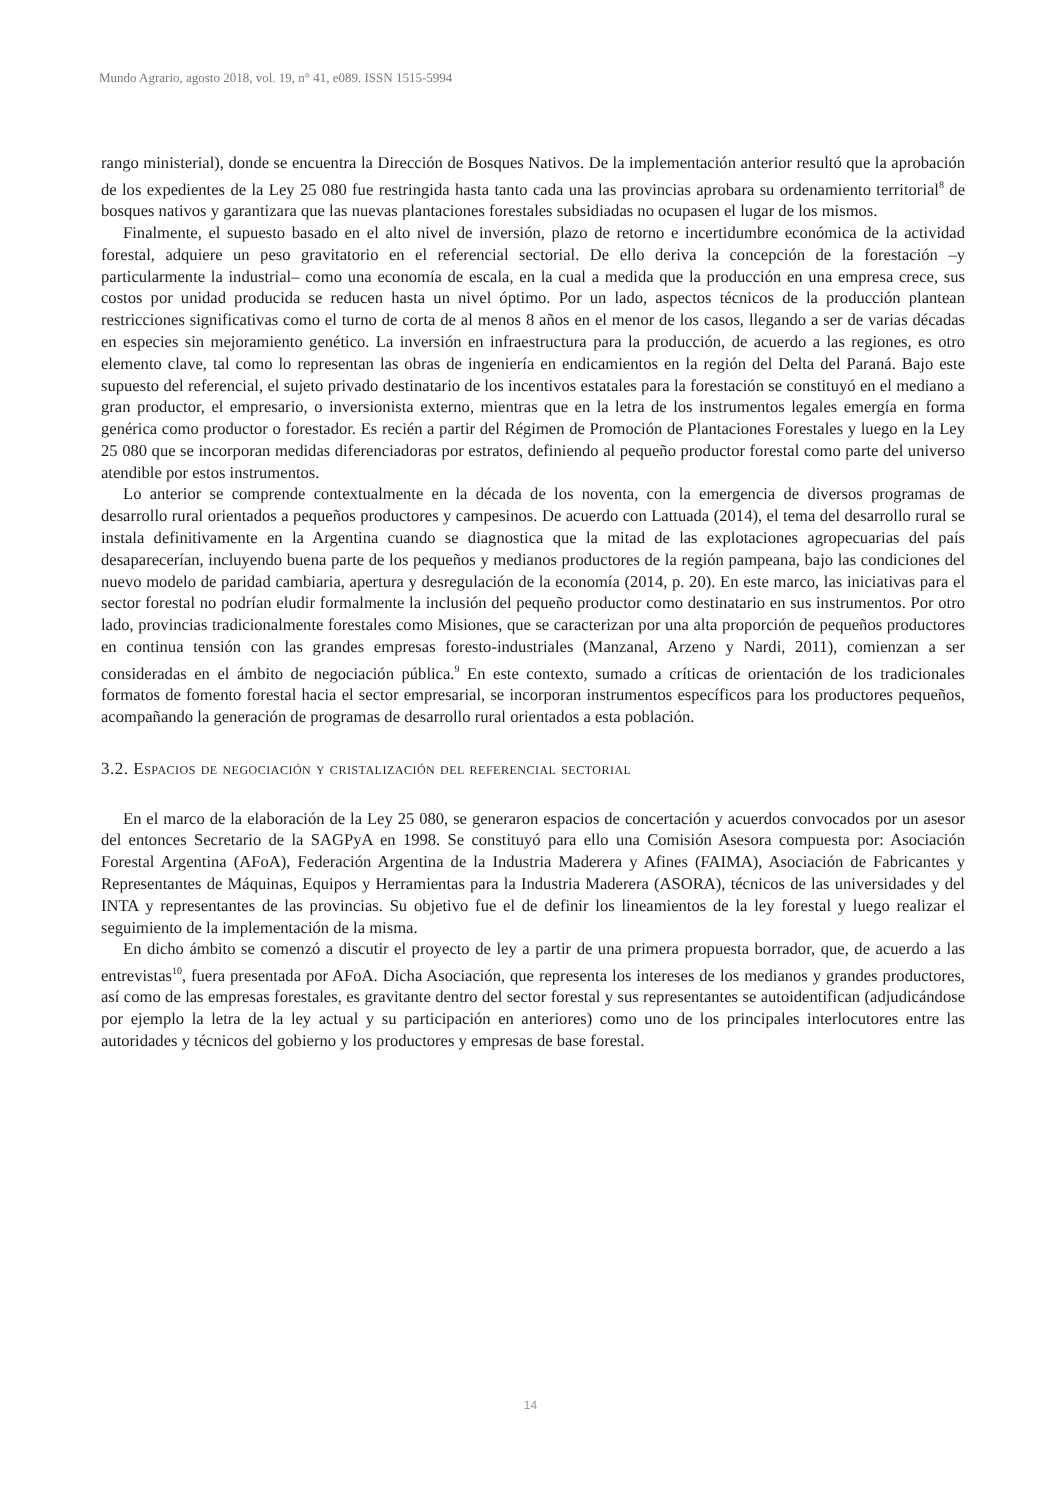Mundo Agrario, agosto 2018, vol. 19, n° 41, e089. ISSN 1515-5994
rango ministerial), donde se encuentra la Dirección de Bosques Nativos. De la implementación anterior resultó que la aprobación de los expedientes de la Ley 25 080 fue restringida hasta tanto cada una las provincias aprobara su ordenamiento territorial<sup>8</sup> de bosques nativos y garantizara que las nuevas plantaciones forestales subsidiadas no ocupasen el lugar de los mismos.
Finalmente, el supuesto basado en el alto nivel de inversión, plazo de retorno e incertidumbre económica de la actividad forestal, adquiere un peso gravitatorio en el referencial sectorial. De ello deriva la concepción de la forestación –y particularmente la industrial– como una economía de escala, en la cual a medida que la producción en una empresa crece, sus costos por unidad producida se reducen hasta un nivel óptimo. Por un lado, aspectos técnicos de la producción plantean restricciones significativas como el turno de corta de al menos 8 años en el menor de los casos, llegando a ser de varias décadas en especies sin mejoramiento genético. La inversión en infraestructura para la producción, de acuerdo a las regiones, es otro elemento clave, tal como lo representan las obras de ingeniería en endicamientos en la región del Delta del Paraná. Bajo este supuesto del referencial, el sujeto privado destinatario de los incentivos estatales para la forestación se constituyó en el mediano a gran productor, el empresario, o inversionista externo, mientras que en la letra de los instrumentos legales emergía en forma genérica como productor o forestador. Es recién a partir del Régimen de Promoción de Plantaciones Forestales y luego en la Ley 25 080 que se incorporan medidas diferenciadoras por estratos, definiendo al pequeño productor forestal como parte del universo atendible por estos instrumentos.
Lo anterior se comprende contextualmente en la década de los noventa, con la emergencia de diversos programas de desarrollo rural orientados a pequeños productores y campesinos. De acuerdo con Lattuada (2014), el tema del desarrollo rural se instala definitivamente en la Argentina cuando se diagnostica que la mitad de las explotaciones agropecuarias del país desaparecerían, incluyendo buena parte de los pequeños y medianos productores de la región pampeana, bajo las condiciones del nuevo modelo de paridad cambiaria, apertura y desregulación de la economía (2014, p. 20). En este marco, las iniciativas para el sector forestal no podrían eludir formalmente la inclusión del pequeño productor como destinatario en sus instrumentos. Por otro lado, provincias tradicionalmente forestales como Misiones, que se caracterizan por una alta proporción de pequeños productores en continua tensión con las grandes empresas foresto-industriales (Manzanal, Arzeno y Nardi, 2011), comienzan a ser consideradas en el ámbito de negociación pública.<sup>9</sup> En este contexto, sumado a críticas de orientación de los tradicionales formatos de fomento forestal hacia el sector empresarial, se incorporan instrumentos específicos para los productores pequeños, acompañando la generación de programas de desarrollo rural orientados a esta población.
3.2. Espacios de negociación y cristalización del referencial sectorial
En el marco de la elaboración de la Ley 25 080, se generaron espacios de concertación y acuerdos convocados por un asesor del entonces Secretario de la SAGPyA en 1998. Se constituyó para ello una Comisión Asesora compuesta por: Asociación Forestal Argentina (AFoA), Federación Argentina de la Industria Maderera y Afines (FAIMA), Asociación de Fabricantes y Representantes de Máquinas, Equipos y Herramientas para la Industria Maderera (ASORA), técnicos de las universidades y del INTA y representantes de las provincias. Su objetivo fue el de definir los lineamientos de la ley forestal y luego realizar el seguimiento de la implementación de la misma.
En dicho ámbito se comenzó a discutir el proyecto de ley a partir de una primera propuesta borrador, que, de acuerdo a las entrevistas<sup>10</sup>, fuera presentada por AFoA. Dicha Asociación, que representa los intereses de los medianos y grandes productores, así como de las empresas forestales, es gravitante dentro del sector forestal y sus representantes se autoidentifican (adjudicándose por ejemplo la letra de la ley actual y su participación en anteriores) como uno de los principales interlocutores entre las autoridades y técnicos del gobierno y los productores y empresas de base forestal.
14